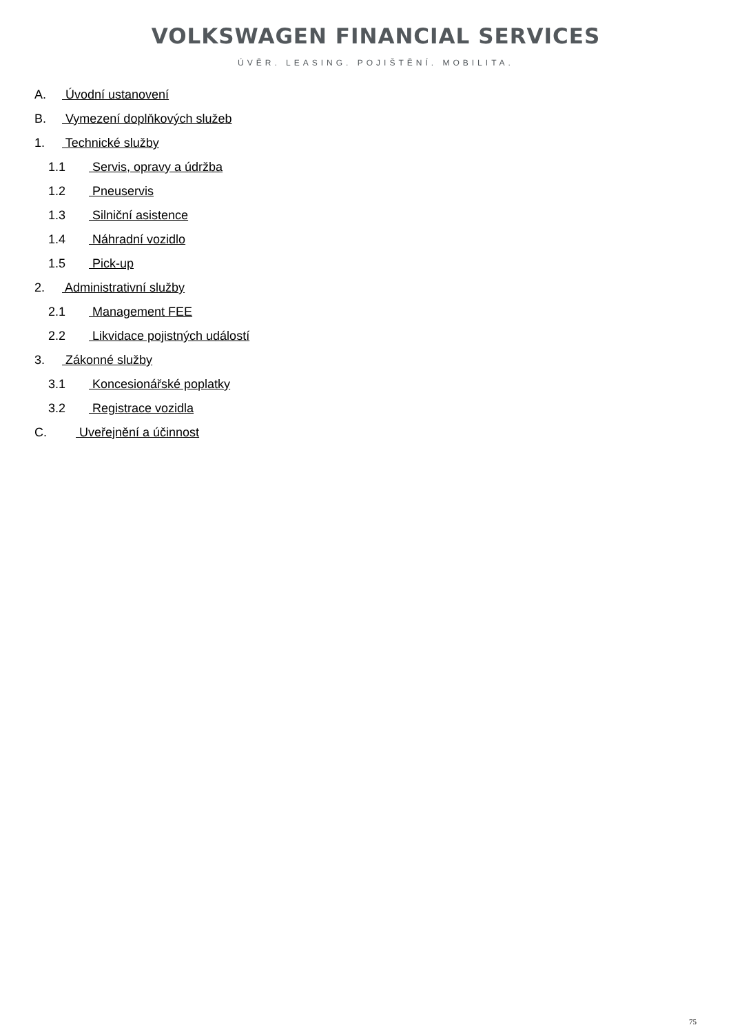VOLKSWAGEN FINANCIAL SERVICES
ÚVĚR. LEASING. POJIŠTĚNÍ. MOBILITA.
A. Úvodní ustanovení
B. Vymezení doplňkových služeb
1. Technické služby
1.1 Servis, opravy a údržba
1.2 Pneuservis
1.3 Silniční asistence
1.4 Náhradní vozidlo
1.5 Pick-up
2. Administrativní služby
2.1 Management FEE
2.2 Likvidace pojistných událostí
3. Zákonné služby
3.1 Koncesionářské poplatky
3.2 Registrace vozidla
C. Uveřejnění a účinnost
75